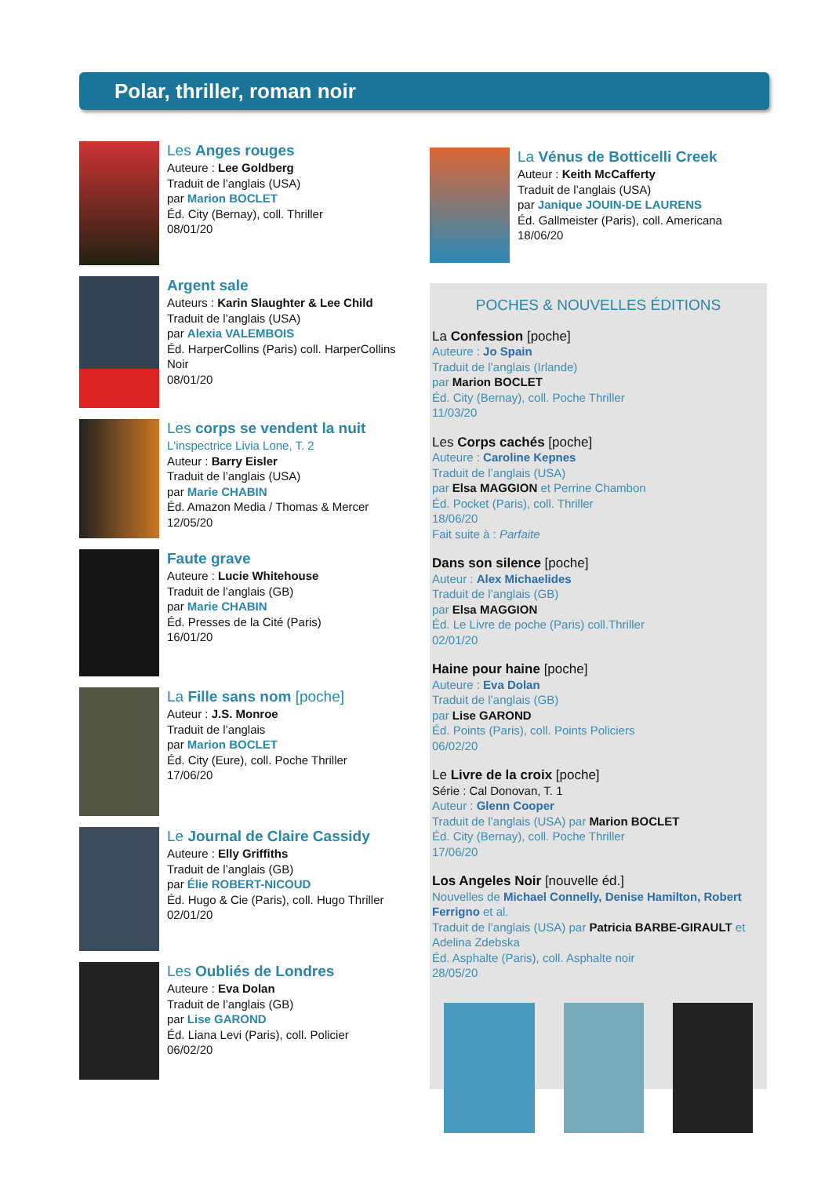Polar, thriller, roman noir
Les Anges rouges
Auteure : Lee Goldberg
Traduit de l’anglais (USA)
par Marion BOCLET
Éd. City (Bernay), coll. Thriller
08/01/20
Argent sale
Auteurs : Karin Slaughter & Lee Child
Traduit de l’anglais (USA)
par Alexia VALEMBOIS
Éd. HarperCollins (Paris) coll. HarperCollins Noir
08/01/20
Les corps se vendent la nuit
L'inspectrice Livia Lone, T. 2
Auteur : Barry Eisler
Traduit de l’anglais (USA)
par Marie CHABIN
Éd. Amazon Media / Thomas & Mercer
12/05/20
Faute grave
Auteure : Lucie Whitehouse
Traduit de l’anglais (GB)
par Marie CHABIN
Éd. Presses de la Cité (Paris)
16/01/20
La Fille sans nom [poche]
Auteur : J.S. Monroe
Traduit de l’anglais
par Marion BOCLET
Éd. City (Eure), coll. Poche Thriller
17/06/20
Le Journal de Claire Cassidy
Auteure : Elly Griffiths
Traduit de l’anglais (GB)
par Élie ROBERT-NICOUD
Éd. Hugo & Cie (Paris), coll. Hugo Thriller
02/01/20
Les Oubliés de Londres
Auteure : Eva Dolan
Traduit de l’anglais (GB)
par Lise GAROND
Éd. Liana Levi (Paris), coll. Policier
06/02/20
La Vénus de Botticelli Creek
Auteur : Keith McCafferty
Traduit de l’anglais (USA)
par Janique JOUIN-DE LAURENS
Éd. Gallmeister (Paris), coll. Americana
18/06/20
POCHES & NOUVELLES ÉDITIONS
La Confession [poche]
Auteure : Jo Spain
Traduit de l’anglais (Irlande)
par Marion BOCLET
Éd. City (Bernay), coll. Poche Thriller
11/03/20
Les Corps cachés [poche]
Auteure : Caroline Kepnes
Traduit de l’anglais (USA)
par Elsa MAGGION et Perrine Chambon
Éd. Pocket (Paris), coll. Thriller
18/06/20
Fait suite à : Parfaite
Dans son silence [poche]
Auteur : Alex Michaelides
Traduit de l’anglais (GB)
par Elsa MAGGION
Éd. Le Livre de poche (Paris) coll.Thriller
02/01/20
Haine pour haine [poche]
Auteure : Eva Dolan
Traduit de l’anglais (GB)
par Lise GAROND
Éd. Points (Paris), coll. Points Policiers
06/02/20
Le Livre de la croix [poche]
Série : Cal Donovan, T. 1
Auteur : Glenn Cooper
Traduit de l’anglais (USA) par Marion BOCLET
Éd. City (Bernay), coll. Poche Thriller
17/06/20
Los Angeles Noir [nouvelle éd.]
Nouvelles de Michael Connelly, Denise Hamilton, Robert Ferrigno et al.
Traduit de l’anglais (USA) par Patricia BARBE-GIRAULT et Adelina Zdebska
Éd. Asphalte (Paris), coll. Asphalte noir
28/05/20